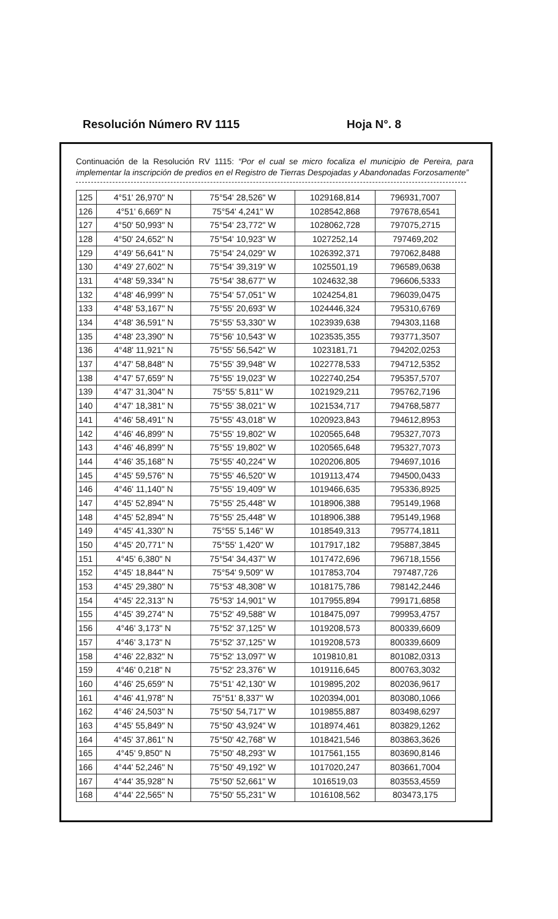Resolución Número RV 1115 Hoja N°. 8
Continuación de la Resolución RV 1115: “Por el cual se micro focaliza el municipio de Pereira, para implementar la inscripción de predios en el Registro de Tierras Despojadas y Abandonadas Forzosamente”
| 125 | 4°51' 26,970" N | 75°54' 28,526" W | 1029168,814 | 796931,7007 |
| 126 | 4°51' 6,669" N | 75°54' 4,241" W | 1028542,868 | 797678,6541 |
| 127 | 4°50' 50,993" N | 75°54' 23,772" W | 1028062,728 | 797075,2715 |
| 128 | 4°50' 24,652" N | 75°54' 10,923" W | 1027252,14 | 797469,202 |
| 129 | 4°49' 56,641" N | 75°54' 24,029" W | 1026392,371 | 797062,8488 |
| 130 | 4°49' 27,602" N | 75°54' 39,319" W | 1025501,19 | 796589,0638 |
| 131 | 4°48' 59,334" N | 75°54' 38,677" W | 1024632,38 | 796606,5333 |
| 132 | 4°48' 46,999" N | 75°54' 57,051" W | 1024254,81 | 796039,0475 |
| 133 | 4°48' 53,167" N | 75°55' 20,693" W | 1024446,324 | 795310,6769 |
| 134 | 4°48' 36,591" N | 75°55' 53,330" W | 1023939,638 | 794303,1168 |
| 135 | 4°48' 23,390" N | 75°56' 10,543" W | 1023535,355 | 793771,3507 |
| 136 | 4°48' 11,921" N | 75°55' 56,542" W | 1023181,71 | 794202,0253 |
| 137 | 4°47' 58,848" N | 75°55' 39,948" W | 1022778,533 | 794712,5352 |
| 138 | 4°47' 57,659" N | 75°55' 19,023" W | 1022740,254 | 795357,5707 |
| 139 | 4°47' 31,304" N | 75°55' 5,811" W | 1021929,211 | 795762,7196 |
| 140 | 4°47' 18,381" N | 75°55' 38,021" W | 1021534,717 | 794768,5877 |
| 141 | 4°46' 58,491" N | 75°55' 43,018" W | 1020923,843 | 794612,8953 |
| 142 | 4°46' 46,899" N | 75°55' 19,802" W | 1020565,648 | 795327,7073 |
| 143 | 4°46' 46,899" N | 75°55' 19,802" W | 1020565,648 | 795327,7073 |
| 144 | 4°46' 35,168" N | 75°55' 40,224" W | 1020206,805 | 794697,1016 |
| 145 | 4°45' 59,576" N | 75°55' 46,520" W | 1019113,474 | 794500,0433 |
| 146 | 4°46' 11,140" N | 75°55' 19,409" W | 1019466,635 | 795336,8925 |
| 147 | 4°45' 52,894" N | 75°55' 25,448" W | 1018906,388 | 795149,1968 |
| 148 | 4°45' 52,894" N | 75°55' 25,448" W | 1018906,388 | 795149,1968 |
| 149 | 4°45' 41,330" N | 75°55' 5,146" W | 1018549,313 | 795774,1811 |
| 150 | 4°45' 20,771" N | 75°55' 1,420" W | 1017917,182 | 795887,3845 |
| 151 | 4°45' 6,380" N | 75°54' 34,437" W | 1017472,696 | 796718,1556 |
| 152 | 4°45' 18,844" N | 75°54' 9,509" W | 1017853,704 | 797487,726 |
| 153 | 4°45' 29,380" N | 75°53' 48,308" W | 1018175,786 | 798142,2446 |
| 154 | 4°45' 22,313" N | 75°53' 14,901" W | 1017955,894 | 799171,6858 |
| 155 | 4°45' 39,274" N | 75°52' 49,588" W | 1018475,097 | 799953,4757 |
| 156 | 4°46' 3,173" N | 75°52' 37,125" W | 1019208,573 | 800339,6609 |
| 157 | 4°46' 3,173" N | 75°52' 37,125" W | 1019208,573 | 800339,6609 |
| 158 | 4°46' 22,832" N | 75°52' 13,097" W | 1019810,81 | 801082,0313 |
| 159 | 4°46' 0,218" N | 75°52' 23,376" W | 1019116,645 | 800763,3032 |
| 160 | 4°46' 25,659" N | 75°51' 42,130" W | 1019895,202 | 802036,9617 |
| 161 | 4°46' 41,978" N | 75°51' 8,337" W | 1020394,001 | 803080,1066 |
| 162 | 4°46' 24,503" N | 75°50' 54,717" W | 1019855,887 | 803498,6297 |
| 163 | 4°45' 55,849" N | 75°50' 43,924" W | 1018974,461 | 803829,1262 |
| 164 | 4°45' 37,861" N | 75°50' 42,768" W | 1018421,546 | 803863,3626 |
| 165 | 4°45' 9,850" N | 75°50' 48,293" W | 1017561,155 | 803690,8146 |
| 166 | 4°44' 52,246" N | 75°50' 49,192" W | 1017020,247 | 803661,7004 |
| 167 | 4°44' 35,928" N | 75°50' 52,661" W | 1016519,03 | 803553,4559 |
| 168 | 4°44' 22,565" N | 75°50' 55,231" W | 1016108,562 | 803473,175 |